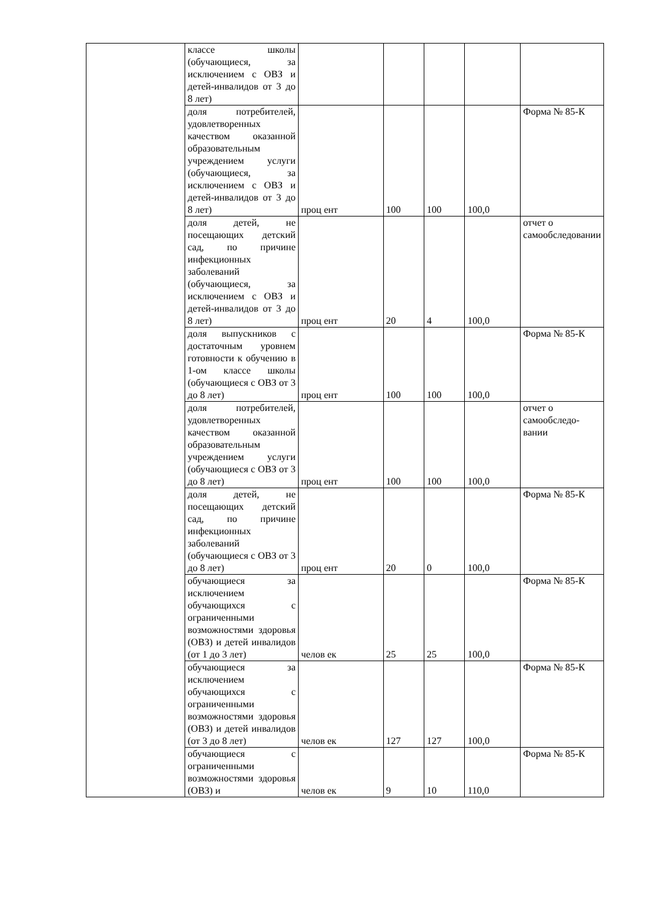| | классе школы (обучающиеся, за исключением с ОВЗ и детей-инвалидов от 3 до 8 лет) | | | | | |
| | доля потребителей, удовлетворенных качеством оказанной образовательным учреждением услуги (обучающиеся, за исключением с ОВЗ и детей-инвалидов от 3 до 8 лет) | проц ент | 100 | 100 | 100,0 | Форма № 85-К |
| | доля детей, не посещающих детский сад, по причине инфекционных заболеваний (обучающиеся, за исключением с ОВЗ и детей-инвалидов от 3 до 8 лет) | проц ент | 20 | 4 | 100,0 | отчет о самообследовании |
| | доля выпускников с достаточным уровнем готовности к обучению в 1-ом классе школы (обучающиеся с ОВЗ от 3 до 8 лет) | проц ент | 100 | 100 | 100,0 | Форма № 85-К |
| | доля потребителей, удовлетворенных качеством оказанной образовательным учреждением услуги (обучающиеся с ОВЗ от 3 до 8 лет) | проц ент | 100 | 100 | 100,0 | отчет о самообследо-вании |
| | доля детей, не посещающих детский сад, по причине инфекционных заболеваний (обучающиеся с ОВЗ от 3 до 8 лет) | проц ент | 20 | 0 | 100,0 | Форма № 85-К |
| | обучающиеся за исключением обучающихся с ограниченными возможностями здоровья (ОВЗ) и детей инвалидов (от 1 до 3 лет) | челов ек | 25 | 25 | 100,0 | Форма № 85-К |
| | обучающиеся за исключением обучающихся с ограниченными возможностями здоровья (ОВЗ) и детей инвалидов (от 3 до 8 лет) | челов ек | 127 | 127 | 100,0 | Форма № 85-К |
| | обучающиеся с ограниченными возможностями здоровья (ОВЗ) и | челов ек | 9 | 10 | 110,0 | Форма № 85-К |